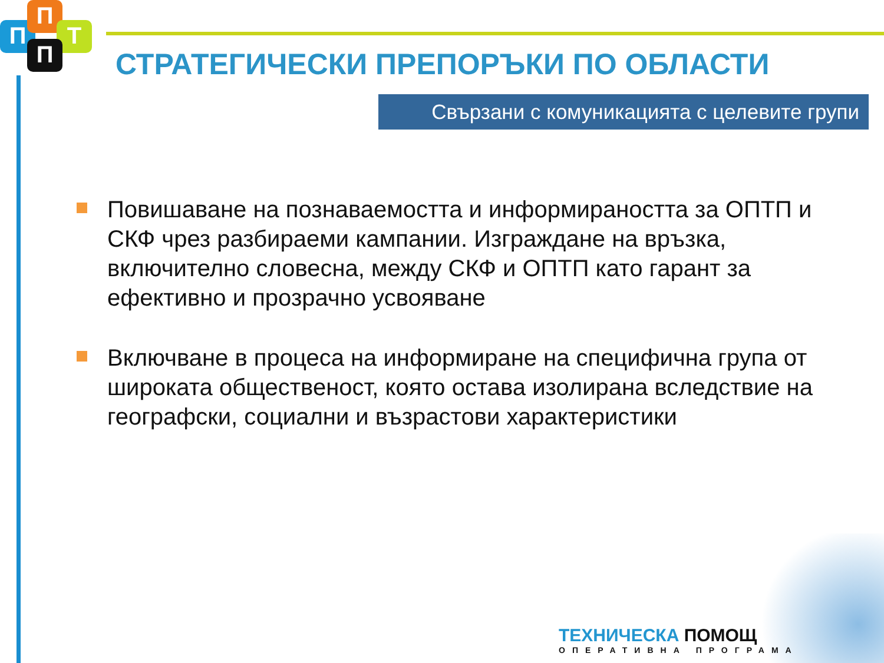П
П
Т
П
СТРАТЕГИЧЕСКИ ПРЕПОРЪКИ ПО ОБЛАСТИ
Свързани с комуникацията с целевите групи
Повишаване на познаваемостта и информираността за ОПТП и СКФ чрез разбираеми кампании. Изграждане на връзка, включително словесна, между СКФ и ОПТП като гарант за ефективно и прозрачно усвояване
Включване в процеса на информиране на специфична група от широката общественост, която остава изолирана вследствие на географски, социални и възрастови характеристики
ТЕХНИЧЕСКА ПОМОЩ
ОПЕРАТИВНА ПРОГРАМА